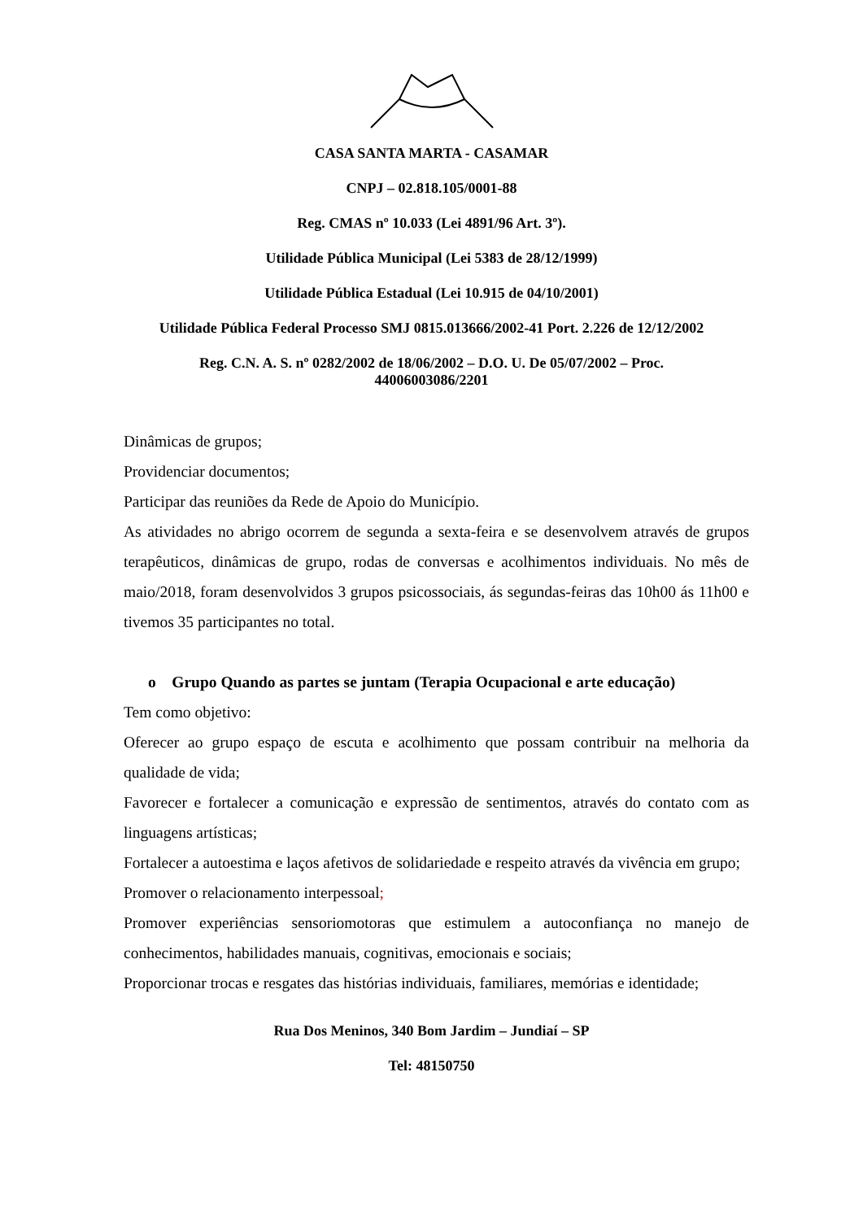CASA SANTA MARTA - CASAMAR
CNPJ – 02.818.105/0001-88
Reg. CMAS nº 10.033 (Lei 4891/96 Art. 3º).
Utilidade Pública Municipal (Lei 5383 de 28/12/1999)
Utilidade Pública Estadual (Lei 10.915 de 04/10/2001)
Utilidade Pública Federal Processo SMJ 0815.013666/2002-41 Port. 2.226 de 12/12/2002
Reg. C.N. A. S. nº 0282/2002 de 18/06/2002 – D.O. U. De 05/07/2002 – Proc.
44006003086/2201
Dinâmicas de grupos;
Providenciar documentos;
Participar das reuniões da Rede de Apoio do Município.
As atividades no abrigo ocorrem de segunda a sexta-feira e se desenvolvem através de grupos terapêuticos, dinâmicas de grupo, rodas de conversas e acolhimentos individuais. No mês de maio/2018, foram desenvolvidos 3 grupos psicossociais, ás segundas-feiras das 10h00 ás 11h00 e tivemos 35 participantes no total.
o Grupo Quando as partes se juntam (Terapia Ocupacional e arte educação)
Tem como objetivo:
Oferecer ao grupo espaço de escuta e acolhimento que possam contribuir na melhoria da qualidade de vida;
Favorecer e fortalecer a comunicação e expressão de sentimentos, através do contato com as linguagens artísticas;
Fortalecer a autoestima e laços afetivos de solidariedade e respeito através da vivência em grupo;
Promover o relacionamento interpessoal;
Promover experiências sensoriomotoras que estimulem a autoconfiança no manejo de conhecimentos, habilidades manuais, cognitivas, emocionais e sociais;
Proporcionar trocas e resgates das histórias individuais, familiares, memórias e identidade;
Rua Dos Meninos, 340 Bom Jardim – Jundiaí – SP
Tel: 48150750